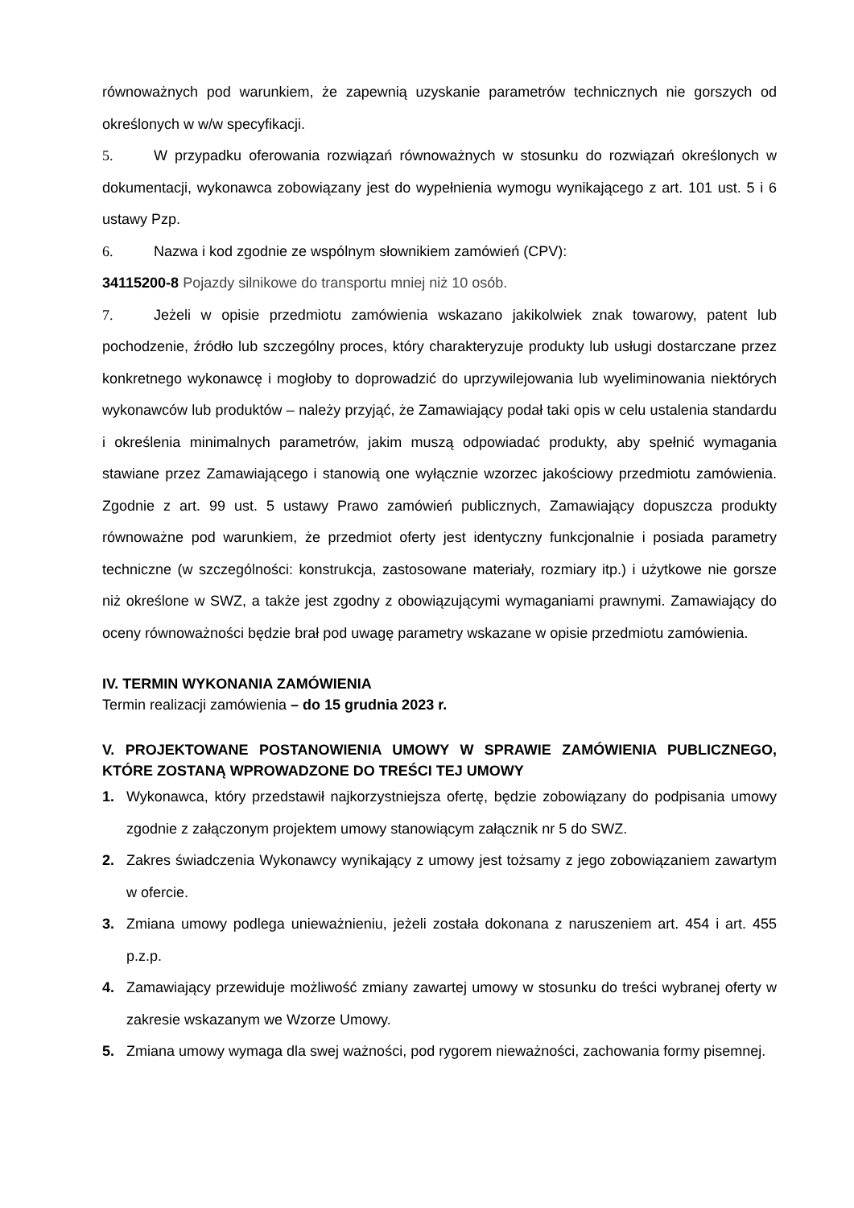równoważnych pod warunkiem, że zapewnią uzyskanie parametrów technicznych nie gorszych od określonych w w/w specyfikacji.
5. W przypadku oferowania rozwiązań równoważnych w stosunku do rozwiązań określonych w dokumentacji, wykonawca zobowiązany jest do wypełnienia wymogu wynikającego z art. 101 ust. 5 i 6 ustawy Pzp.
6. Nazwa i kod zgodnie ze wspólnym słownikiem zamówień (CPV):
34115200-8 Pojazdy silnikowe do transportu mniej niż 10 osób.
7. Jeżeli w opisie przedmiotu zamówienia wskazano jakikolwiek znak towarowy, patent lub pochodzenie, źródło lub szczególny proces, który charakteryzuje produkty lub usługi dostarczane przez konkretnego wykonawcę i mogłoby to doprowadzić do uprzywilejowania lub wyeliminowania niektórych wykonawców lub produktów – należy przyjąć, że Zamawiający podał taki opis w celu ustalenia standardu i określenia minimalnych parametrów, jakim muszą odpowiadać produkty, aby spełnić wymagania stawiane przez Zamawiającego i stanowią one wyłącznie wzorzec jakościowy przedmiotu zamówienia. Zgodnie z art. 99 ust. 5 ustawy Prawo zamówień publicznych, Zamawiający dopuszcza produkty równoważne pod warunkiem, że przedmiot oferty jest identyczny funkcjonalnie i posiada parametry techniczne (w szczególności: konstrukcja, zastosowane materiały, rozmiary itp.) i użytkowe nie gorsze niż określone w SWZ, a także jest zgodny z obowiązującymi wymaganiami prawnymi. Zamawiający do oceny równoważności będzie brał pod uwagę parametry wskazane w opisie przedmiotu zamówienia.
IV. TERMIN WYKONANIA ZAMÓWIENIA
Termin realizacji zamówienia – do 15 grudnia 2023 r.
V. PROJEKTOWANE POSTANOWIENIA UMOWY W SPRAWIE ZAMÓWIENIA PUBLICZNEGO, KTÓRE ZOSTANĄ WPROWADZONE DO TREŚCI TEJ UMOWY
1. Wykonawca, który przedstawił najkorzystniejsza ofertę, będzie zobowiązany do podpisania umowy zgodnie z załączonym projektem umowy stanowiącym załącznik nr 5 do SWZ.
2. Zakres świadczenia Wykonawcy wynikający z umowy jest tożsamy z jego zobowiązaniem zawartym w ofercie.
3. Zmiana umowy podlega unieważnieniu, jeżeli została dokonana z naruszeniem art. 454 i art. 455 p.z.p.
4. Zamawiający przewiduje możliwość zmiany zawartej umowy w stosunku do treści wybranej oferty w zakresie wskazanym we Wzorze Umowy.
5. Zmiana umowy wymaga dla swej ważności, pod rygorem nieważności, zachowania formy pisemnej.